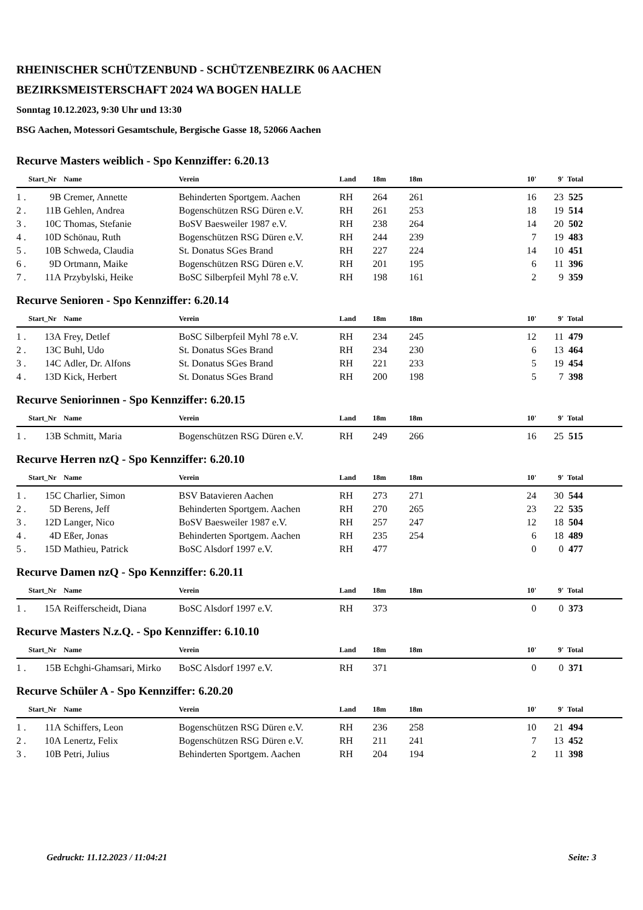RHEINISCHER SCHÜTZENBUND - SCHÜTZENBEZIRK 06 AACHEN
BEZIRKSMEISTERSCHAFT 2024 WA BOGEN HALLE
Sonntag 10.12.2023, 9:30 Uhr und 13:30
BSG Aachen, Motessori Gesamtschule, Bergische Gasse 18, 52066 Aachen
Recurve Masters weiblich - Spo Kennziffer: 6.20.13
| | Start_Nr | Name | Verein | Land | 18m | 18m | 10' | 9' | Total |
| --- | --- | --- | --- | --- | --- | --- | --- | --- | --- |
| 1 . | 9B | Cremer, Annette | Behinderten Sportgem. Aachen | RH | 264 | 261 | 16 | 23 | 525 |
| 2 . | 11B | Gehlen, Andrea | Bogenschützen RSG Düren e.V. | RH | 261 | 253 | 18 | 19 | 514 |
| 3 . | 10C | Thomas, Stefanie | BoSV Baesweiler 1987 e.V. | RH | 238 | 264 | 14 | 20 | 502 |
| 4 . | 10D | Schönau, Ruth | Bogenschützen RSG Düren e.V. | RH | 244 | 239 | 7 | 19 | 483 |
| 5 . | 10B | Schweda, Claudia | St. Donatus SGes Brand | RH | 227 | 224 | 14 | 10 | 451 |
| 6 . | 9D | Ortmann, Maike | Bogenschützen RSG Düren e.V. | RH | 201 | 195 | 6 | 11 | 396 |
| 7 . | 11A | Przybylski, Heike | BoSC Silberpfeil Myhl 78 e.V. | RH | 198 | 161 | 2 | 9 | 359 |
Recurve Senioren - Spo Kennziffer: 6.20.14
| | Start_Nr | Name | Verein | Land | 18m | 18m | 10' | 9' | Total |
| --- | --- | --- | --- | --- | --- | --- | --- | --- | --- |
| 1 . | 13A | Frey, Detlef | BoSC Silberpfeil Myhl 78 e.V. | RH | 234 | 245 | 12 | 11 | 479 |
| 2 . | 13C | Buhl, Udo | St. Donatus SGes Brand | RH | 234 | 230 | 6 | 13 | 464 |
| 3 . | 14C | Adler, Dr. Alfons | St. Donatus SGes Brand | RH | 221 | 233 | 5 | 19 | 454 |
| 4 . | 13D | Kick, Herbert | St. Donatus SGes Brand | RH | 200 | 198 | 5 | 7 | 398 |
Recurve Seniorinnen - Spo Kennziffer: 6.20.15
| | Start_Nr | Name | Verein | Land | 18m | 18m | 10' | 9' | Total |
| --- | --- | --- | --- | --- | --- | --- | --- | --- | --- |
| 1 . | 13B | Schmitt, Maria | Bogenschützen RSG Düren e.V. | RH | 249 | 266 | 16 | 25 | 515 |
Recurve Herren nzQ - Spo Kennziffer: 6.20.10
| | Start_Nr | Name | Verein | Land | 18m | 18m | 10' | 9' | Total |
| --- | --- | --- | --- | --- | --- | --- | --- | --- | --- |
| 1 . | 15C | Charlier, Simon | BSV Batavieren Aachen | RH | 273 | 271 | 24 | 30 | 544 |
| 2 . | 5D | Berens, Jeff | Behinderten Sportgem. Aachen | RH | 270 | 265 | 23 | 22 | 535 |
| 3 . | 12D | Langer, Nico | BoSV Baesweiler 1987 e.V. | RH | 257 | 247 | 12 | 18 | 504 |
| 4 . | 4D | Eßer, Jonas | Behinderten Sportgem. Aachen | RH | 235 | 254 | 6 | 18 | 489 |
| 5 . | 15D | Mathieu, Patrick | BoSC Alsdorf 1997 e.V. | RH | 477 | | 0 | 0 | 477 |
Recurve Damen nzQ - Spo Kennziffer: 6.20.11
| | Start_Nr | Name | Verein | Land | 18m | 18m | 10' | 9' | Total |
| --- | --- | --- | --- | --- | --- | --- | --- | --- | --- |
| 1 . | 15A | Reifferscheidt, Diana | BoSC Alsdorf 1997 e.V. | RH | 373 | | 0 | 0 | 373 |
Recurve Masters N.z.Q. - Spo Kennziffer: 6.10.10
| | Start_Nr | Name | Verein | Land | 18m | 18m | 10' | 9' | Total |
| --- | --- | --- | --- | --- | --- | --- | --- | --- | --- |
| 1 . | 15B | Echghi-Ghamsari, Mirko | BoSC Alsdorf 1997 e.V. | RH | 371 | | 0 | 0 | 371 |
Recurve Schüler A - Spo Kennziffer: 6.20.20
| | Start_Nr | Name | Verein | Land | 18m | 18m | 10' | 9' | Total |
| --- | --- | --- | --- | --- | --- | --- | --- | --- | --- |
| 1 . | 11A | Schiffers, Leon | Bogenschützen RSG Düren e.V. | RH | 236 | 258 | 10 | 21 | 494 |
| 2 . | 10A | Lenertz, Felix | Bogenschützen RSG Düren e.V. | RH | 211 | 241 | 7 | 13 | 452 |
| 3 . | 10B | Petri, Julius | Behinderten Sportgem. Aachen | RH | 204 | 194 | 2 | 11 | 398 |
Gedruckt: 11.12.2023 / 11:04:21 Seite: 3